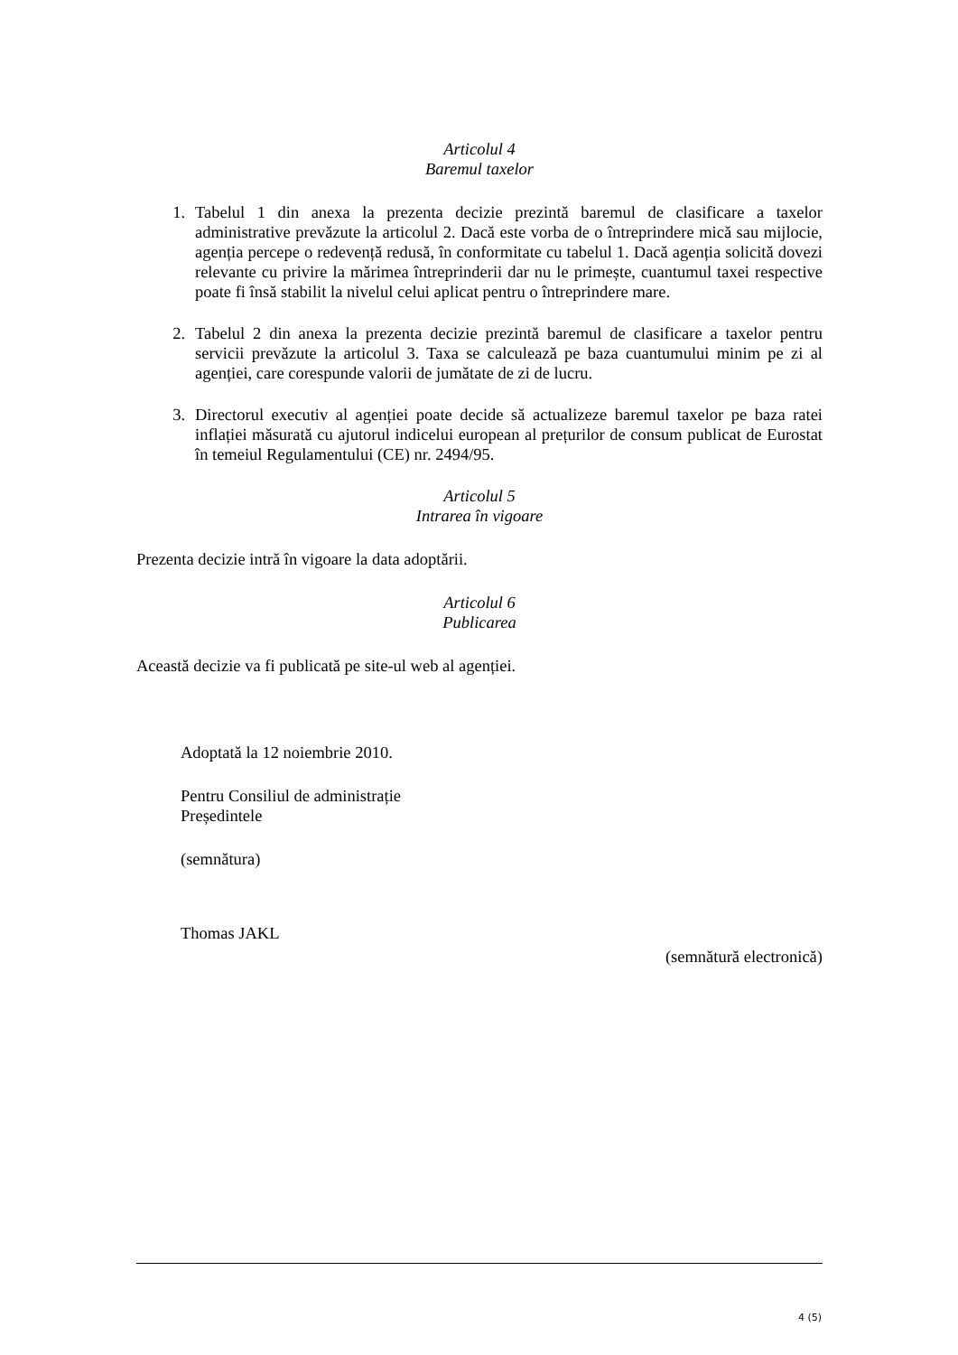Articolul 4
Baremul taxelor
1. Tabelul 1 din anexa la prezenta decizie prezintă baremul de clasificare a taxelor administrative prevăzute la articolul 2. Dacă este vorba de o întreprindere mică sau mijlocie, agenția percepe o redevență redusă, în conformitate cu tabelul 1. Dacă agenția solicită dovezi relevante cu privire la mărimea întreprinderii dar nu le primește, cuantumul taxei respective poate fi însă stabilit la nivelul celui aplicat pentru o întreprindere mare.
2. Tabelul 2 din anexa la prezenta decizie prezintă baremul de clasificare a taxelor pentru servicii prevăzute la articolul 3. Taxa se calculează pe baza cuantumului minim pe zi al agenției, care corespunde valorii de jumătate de zi de lucru.
3. Directorul executiv al agenției poate decide să actualizeze baremul taxelor pe baza ratei inflației măsurată cu ajutorul indicelui european al prețurilor de consum publicat de Eurostat în temeiul Regulamentului (CE) nr. 2494/95.
Articolul 5
Intrarea în vigoare
Prezenta decizie intră în vigoare la data adoptării.
Articolul 6
Publicarea
Această decizie va fi publicată pe site-ul web al agenției.
Adoptată la 12 noiembrie 2010.
Pentru Consiliul de administrație
Președintele
(semnătura)
Thomas JAKL
(semnătură electronică)
4 (5)